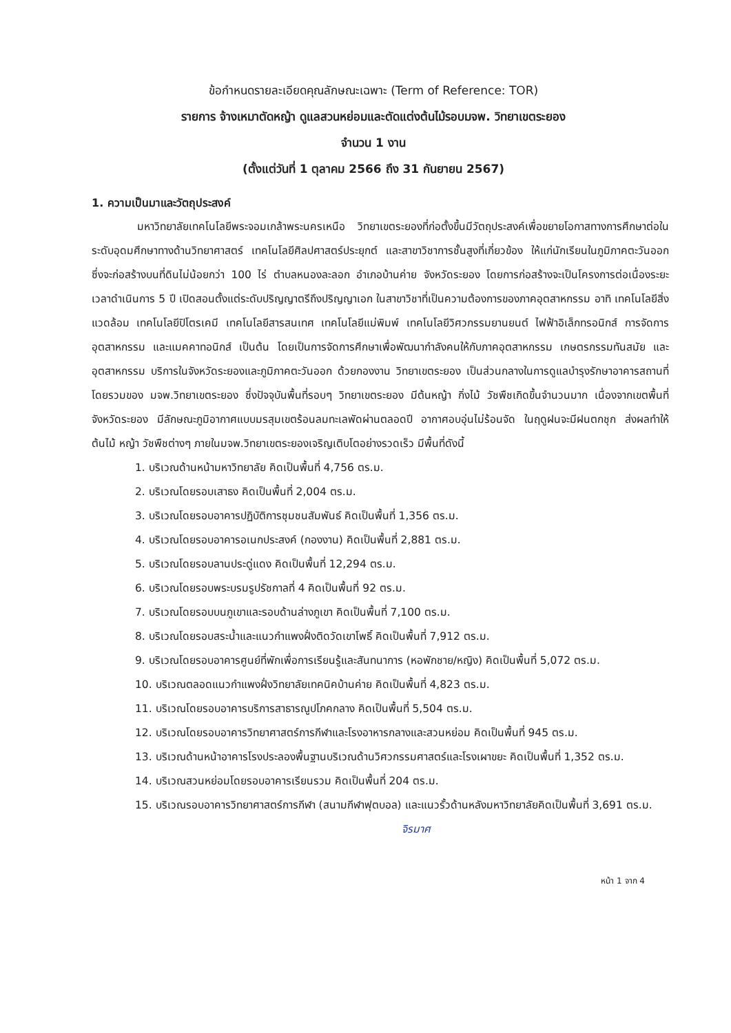ข้อกำหนดรายละเอียดคุณลักษณะเฉพาะ (Term of Reference: TOR)
รายการ จ้างเหมาตัดหญ้า ดูแลสวนหย่อมและตัดแต่งต้นไม้รอบมจพ. วิทยาเขตระยอง
จำนวน 1 งาน
(ตั้งแต่วันที่ 1 ตุลาคม 2566 ถึง 31 กันยายน 2567)
1. ความเป็นมาและวัตถุประสงค์
มหาวิทยาลัยเทคโนโลยีพระจอมเกล้าพระนครเหนือ วิทยาเขตระยองที่ก่อตั้งขึ้นมีวัตถุประสงค์เพื่อขยายโอกาสทางการศึกษาต่อในระดับอุดมศึกษาทางด้านวิทยาศาสตร์ เทคโนโลยีศิลปศาสตร์ประยุกต์ และสาขาวิชาการชั้นสูงที่เกี่ยวข้อง ให้แก่นักเรียนในภูมิภาคตะวันออก ซึ่งจะก่อสร้างบนที่ดินไม่น้อยกว่า 100 ไร่ ตำบลหนองละลอก อำเภอบ้านค่าย จังหวัดระยอง โดยการก่อสร้างจะเป็นโครงการต่อเนื่องระยะเวลาดำเนินการ 5 ปี เปิดสอนตั้งแต่ระดับปริญญาตรีถึงปริญญาเอก ในสาขาวิชาที่เป็นความต้องการของภาคอุตสาหกรรม อาทิ เทคโนโลยีสิ่งแวดล้อม เทคโนโลยีปิโตรเคมี เทคโนโลยีสารสนเทศ เทคโนโลยีแม่พิมพ์ เทคโนโลยีวิศวกรรมยานยนต์ ไฟฟ้าอิเล็กทรอนิกส์ การจัดการอุตสาหกรรม และแมคคาทอนิกส์ เป็นต้น โดยเป็นการจัดการศึกษาเพื่อพัฒนากำลังคนให้กับภาคอุตสาหกรรม เกษตรกรรมทันสมัย และอุตสาหกรรม บริการในจังหวัดระยองและภูมิภาคตะวันออก ด้วยกองงาน วิทยาเขตระยอง เป็นส่วนกลางในการดูแลบำรุงรักษาอาคารสถานที่โดยรวมของ มจพ.วิทยาเขตระยอง ซึ่งปัจจุบันพื้นที่รอบๆ วิทยาเขตระยอง มีต้นหญ้า กิ่งไม้ วัชพืชเกิดขึ้นจำนวนมาก เนื่องจากเขตพื้นที่จังหวัดระยอง มีลักษณะภูมิอากาศแบบมรสุมเขตร้อนลมทะเลพัดผ่านตลอดปี อากาศอบอุ่นไม่ร้อนจัด ในฤดูฝนจะมีฝนตกชุก ส่งผลทำให้ต้นไม้ หญ้า วัชพืชต่างๆ ภายในมจพ.วิทยาเขตระยองเจริญเติบโตอย่างรวดเร็ว มีพื้นที่ดังนี้
1. บริเวณด้านหน้ามหาวิทยาลัย คิดเป็นพื้นที่ 4,756 ตร.ม.
2. บริเวณโดยรอบเสาธง คิดเป็นพื้นที่ 2,004 ตร.ม.
3. บริเวณโดยรอบอาคารปฏิบัติการชุมชนสัมพันธ์ คิดเป็นพื้นที่ 1,356 ตร.ม.
4. บริเวณโดยรอบอาคารอเนกประสงค์ (กองงาน) คิดเป็นพื้นที่ 2,881 ตร.ม.
5. บริเวณโดยรอบลานประดู่แดง คิดเป็นพื้นที่ 12,294 ตร.ม.
6. บริเวณโดยรอบพระบรมรูปรัชกาลที่ 4 คิดเป็นพื้นที่ 92 ตร.ม.
7. บริเวณโดยรอบบนภูเขาและรอบด้านล่างภูเขา คิดเป็นพื้นที่ 7,100 ตร.ม.
8. บริเวณโดยรอบสระน้ำและแนวกำแพงฝั่งติดวัดเขาโพธิ์ คิดเป็นพื้นที่ 7,912 ตร.ม.
9. บริเวณโดยรอบอาคารศูนย์ที่พักเพื่อการเรียนรู้และสันทนาการ (หอพักชาย/หญิง) คิดเป็นพื้นที่ 5,072 ตร.ม.
10. บริเวณตลอดแนวกำแพงฝั่งวิทยาลัยเทคนิคบ้านค่าย คิดเป็นพื้นที่ 4,823 ตร.ม.
11. บริเวณโดยรอบอาคารบริการสาธารณูปโภคกลาง คิดเป็นพื้นที่ 5,504 ตร.ม.
12. บริเวณโดยรอบอาคารวิทยาศาสตร์การกีฬาและโรงอาหารกลางและสวนหย่อม คิดเป็นพื้นที่ 945 ตร.ม.
13. บริเวณด้านหน้าอาคารโรงประลองพื้นฐานบริเวณด้านวิศวกรรมศาสตร์และโรงเผาขยะ คิดเป็นพื้นที่ 1,352 ตร.ม.
14. บริเวณสวนหย่อมโดยรอบอาคารเรียนรวม คิดเป็นพื้นที่ 204 ตร.ม.
15. บริเวณรอบอาคารวิทยาศาสตร์การกีฬา (สนามกีฬาฟุตบอล) และแนวรั้วด้านหลังมหาวิทยาลัยคิดเป็นพื้นที่ 3,691 ตร.ม.
จิรมาศ
หน้า 1 จาก 4